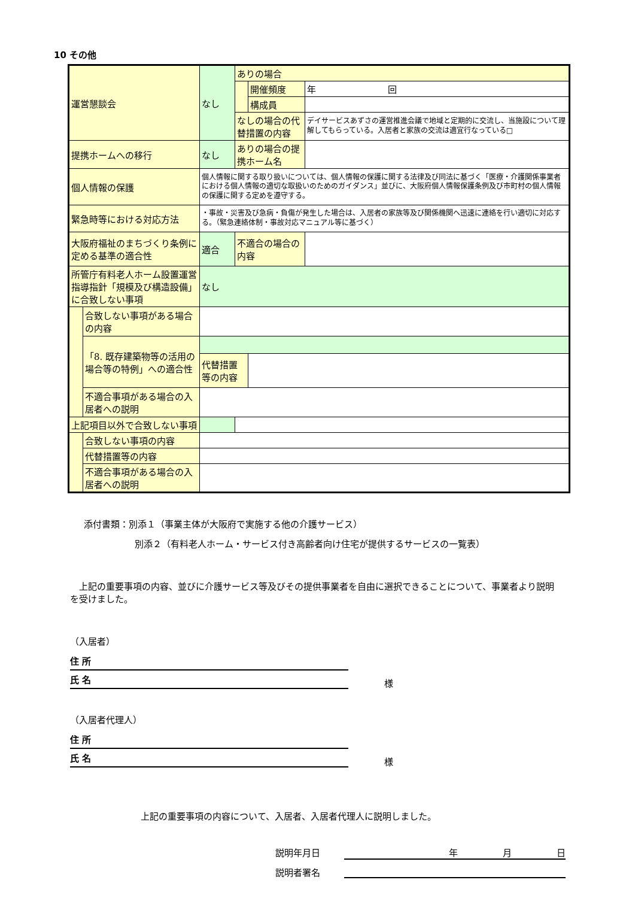10 その他
| 運営懇談会 | | なし | ありの場合 | | |
| | | | | 開催頻度 | 年 回 |
| | | | | 構成員 | |
| | | | なしの場合の代替措置の内容 | | デイサービスあずさの運営推進会議で地域と定期的に交流し、当施設について理解してもらっている。入居者と家族の交流は適宜行なっている□ |
| 提携ホームへの移行 | | なし | ありの場合の提携ホーム名 | | |
| 個人情報の保護 | | 個人情報に関する取り扱いについては、個人情報の保護に関する法律及び同法に基づく「医療・介護関係事業者における個人情報の適切な取扱いのためのガイダンス」並びに、大阪府個人情報保護条例及び市町村の個人情報の保護に関する定めを遵守する。 | | | |
| 緊急時等における対応方法 | | ・事故・災害及び急病・負傷が発生した場合は、入居者の家族等及び関係機関へ迅速に連絡を行い適切に対応する。（緊急連絡体制・事故対応マニュアル等に基づく） | | | |
| 大阪府福祉のまちづくり条例に定める基準の適合性 | | 適合 | 不適合の場合の内容 | | |
| 所管庁有料老人ホーム設置運営指導指針「規模及び構造設備」に合致しない事項 | | なし | | | |
| | 合致しない事項がある場合の内容 | | | | |
| | 「8. 既存建築物等の活用の場合等の特例」への適合性 | | | | |
| | | 代替措置等の内容 | | | |
| | 不適合事項がある場合の入居者への説明 | | | | |
| 上記項目以外で合致しない事項 | | | | | |
| | 合致しない事項の内容 | | | | |
| | 代替措置等の内容 | | | | |
| | 不適合事項がある場合の入居者への説明 | | | | |
添付書類：別添１（事業主体が大阪府で実施する他の介護サービス）
別添２（有料老人ホーム・サービス付き高齢者向け住宅が提供するサービスの一覧表）
　上記の重要事項の内容、並びに介護サービス等及びその提供事業者を自由に選択できることについて、事業者より説明を受けました。
（入居者）
住 所
氏 名
様
（入居者代理人）
住 所
氏 名
様
上記の重要事項の内容について、入居者、入居者代理人に説明しました。
説明年月日 年　　　　　月　　　　　日
説明者署名